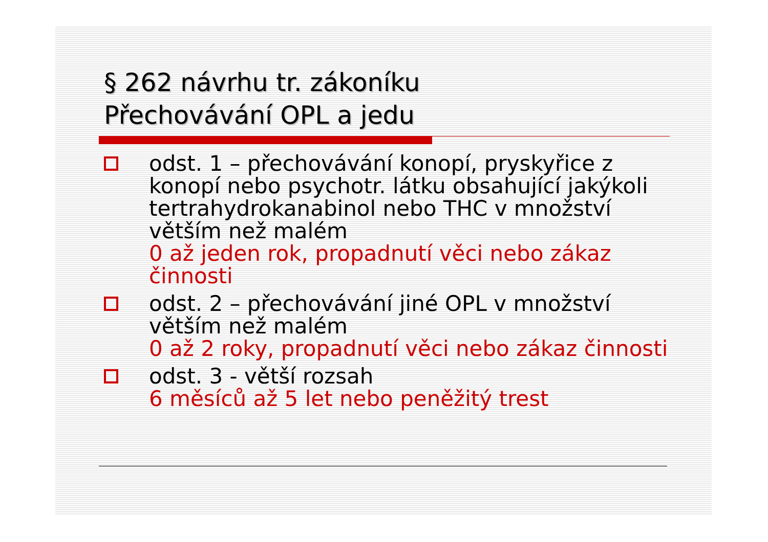§ 262 návrhu tr. zákoníku
Přechovávání OPL a jedu
odst. 1 – přechovávání konopí, pryskyřice z konopí nebo psychotr. látku obsahující jakýkoli tertrahydrokanabinol nebo THC v množství větším než malém
0 až jeden rok, propadnutí věci nebo zákaz činnosti
odst. 2 – přechovávání jiné OPL v množství větším než malém
0 až 2 roky, propadnutí věci nebo zákaz činnosti
odst. 3 - větší rozsah
6 měsíců až 5 let nebo peněžitý trest